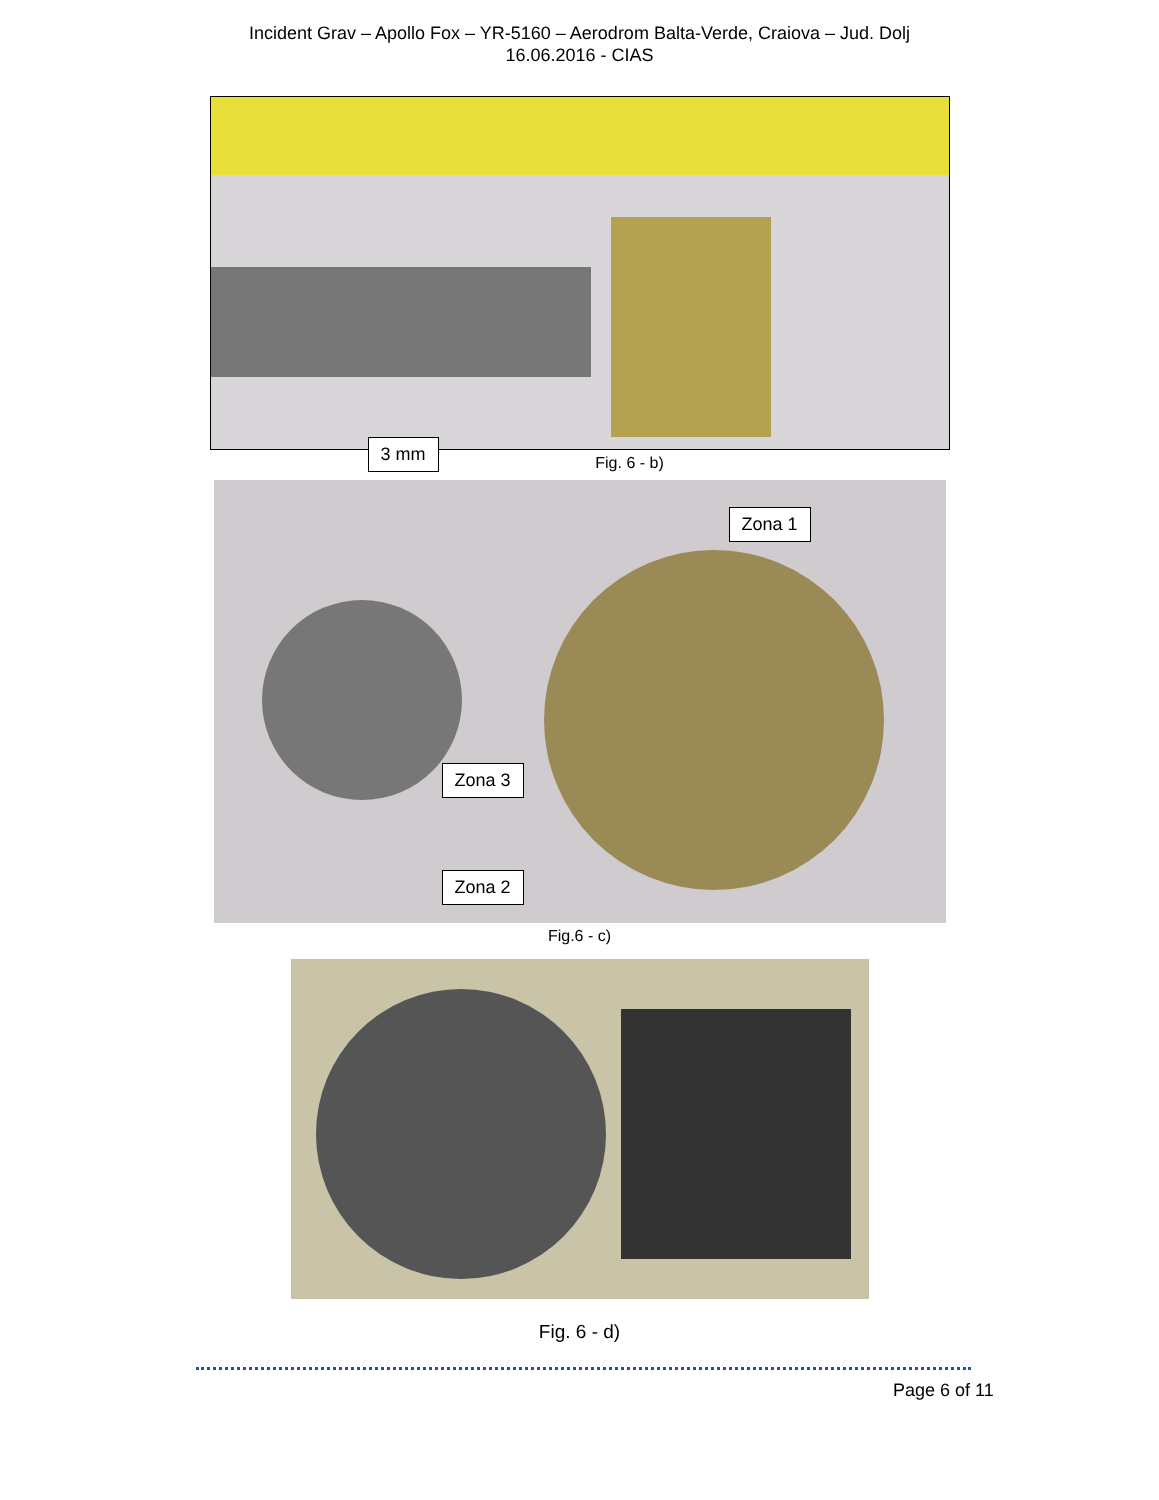Incident Grav – Apollo Fox – YR-5160 – Aerodrom Balta-Verde, Craiova – Jud. Dolj
16.06.2016 - CIAS
3 mm
Fig. 6 - b)
Zona 1
Zona 3
Zona 2
Fig.6 - c)
Fig. 6 - d)
Page 6 of 11